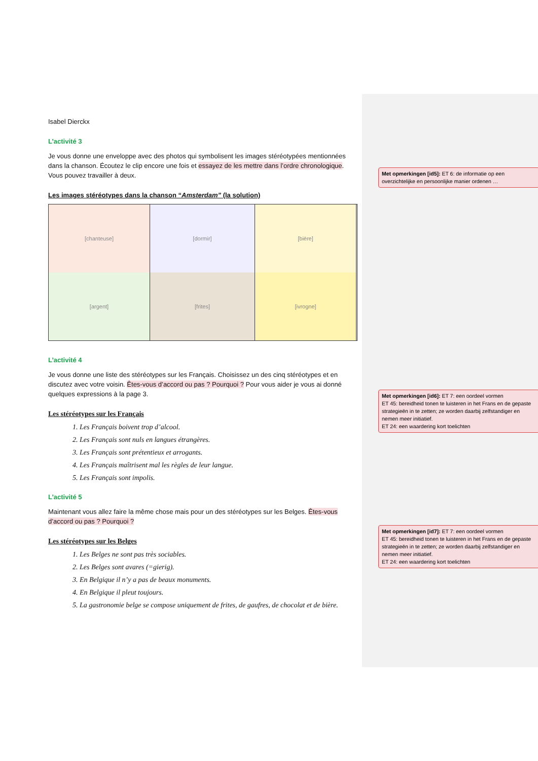Isabel Dierckx
L’activité 3
Je vous donne une enveloppe avec des photos qui symbolisent les images stéréotypées mentionnées dans la chanson. Écoutez le clip encore une fois et essayez de les mettre dans l’ordre chronologique. Vous pouvez travailler à deux.
Les images stéréotypes dans la chanson “Amsterdam” (la solution)
[chanteuse]
[dormir]
[bière]
[argent]
[frites]
[ivrogne]
L’activité 4
Je vous donne une liste des stéréotypes sur les Français. Choisissez un des cinq stéréotypes et en discutez avec votre voisin. Êtes-vous d’accord ou pas ? Pourquoi ? Pour vous aider je vous ai donné quelques expressions à la page 3.
Les stéréotypes sur les Français
1. Les Français boivent trop d’alcool.
2. Les Français sont nuls en langues étrangères.
3. Les Français sont prétentieux et arrogants.
4. Les Français maîtrisent mal les règles de leur langue.
5. Les Français sont impolis.
L’activité 5
Maintenant vous allez faire la même chose mais pour un des stéréotypes sur les Belges. Êtes-vous d’accord ou pas ? Pourquoi ?
Les stéréotypes sur les Belges
1. Les Belges ne sont pas très sociables.
2. Les Belges sont avares (=gierig).
3. En Belgique il n’y a pas de beaux monuments.
4. En Belgique il pleut toujours.
5. La gastronomie belge se compose uniquement de frites, de gaufres, de chocolat et de bière.
Met opmerkingen [id5]: ET 6: de informatie op een overzichtelijke en persoonlijke manier ordenen …
Met opmerkingen [id6]: ET 7: een oordeel vormen
ET 45: bereidheid tonen te luisteren in het Frans en de gepaste strategieën in te zetten; ze worden daarbij zelfstandiger en nemen meer initiatief.
ET 24: een waardering kort toelichten
Met opmerkingen [id7]: ET 7: een oordeel vormen
ET 45: bereidheid tonen te luisteren in het Frans en de gepaste strategieën in te zetten; ze worden daarbij zelfstandiger en nemen meer initiatief.
ET 24: een waardering kort toelichten